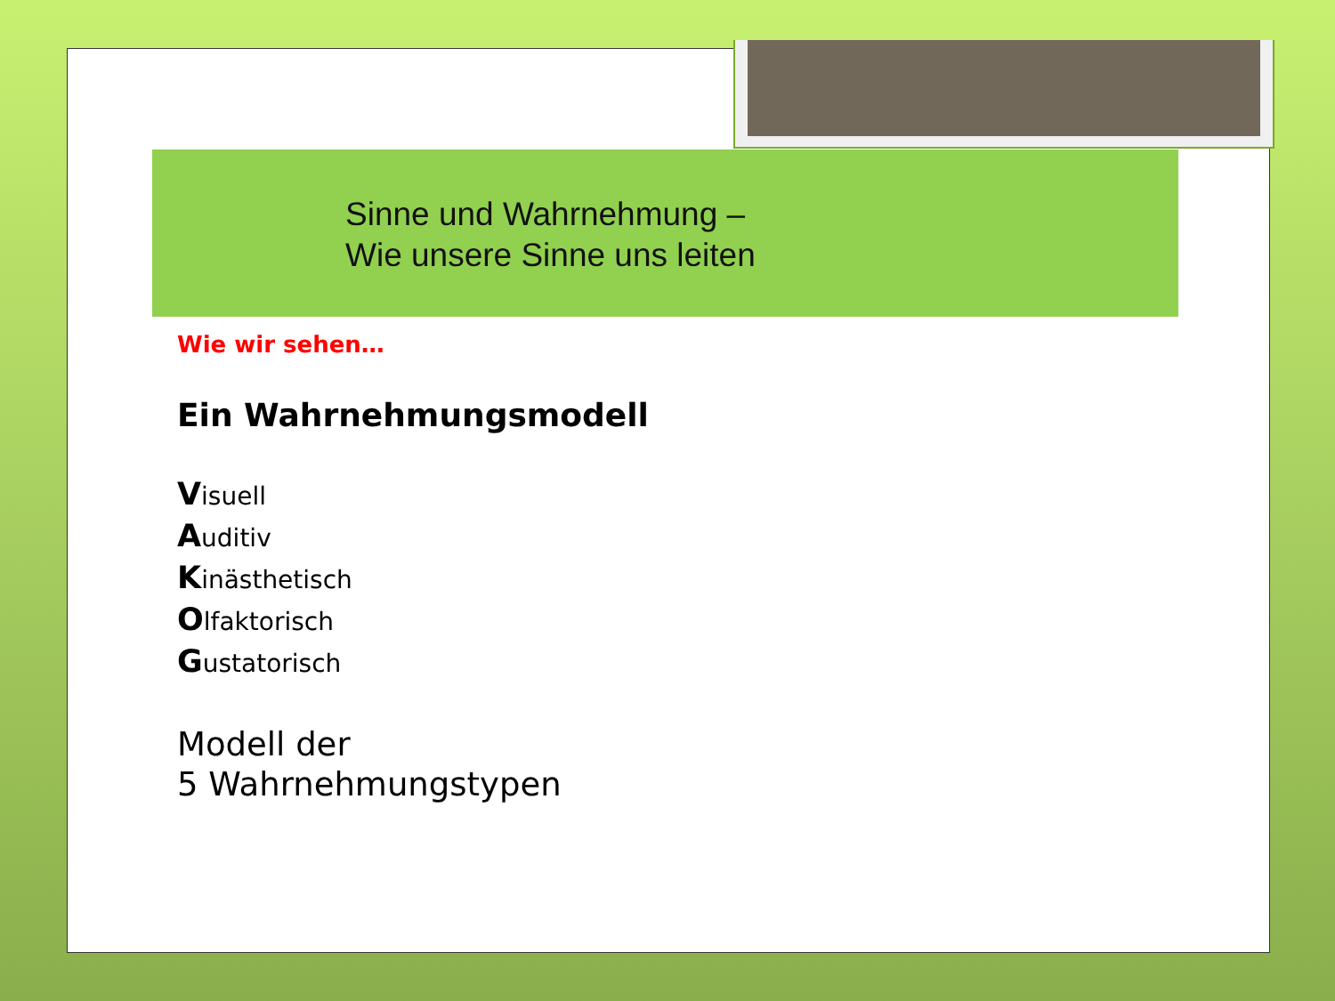Sinne und Wahrnehmung –
Wie unsere Sinne uns leiten
Wie wir sehen…
Ein Wahrnehmungsmodell
Visuell
Auditiv
Kinästhetisch
Olfaktorisch
Gustatorisch
Modell der
5 Wahrnehmungstypen